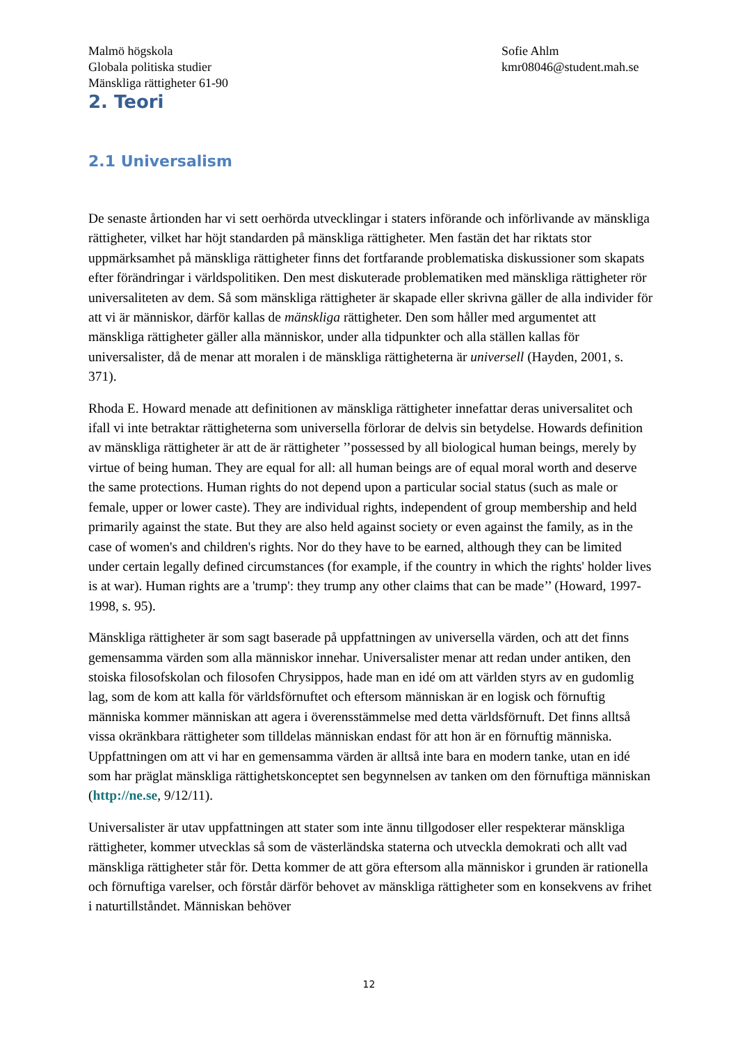Malmö högskola
Globala politiska studier
Mänskliga rättigheter 61-90
Sofie Ahlm
kmr08046@student.mah.se
2. Teori
2.1 Universalism
De senaste årtionden har vi sett oerhörda utvecklingar i staters införande och införlivande av mänskliga rättigheter, vilket har höjt standarden på mänskliga rättigheter. Men fastän det har riktats stor uppmärksamhet på mänskliga rättigheter finns det fortfarande problematiska diskussioner som skapats efter förändringar i världspolitiken. Den mest diskuterade problematiken med mänskliga rättigheter rör universaliteten av dem. Så som mänskliga rättigheter är skapade eller skrivna gäller de alla individer för att vi är människor, därför kallas de mänskliga rättigheter. Den som håller med argumentet att mänskliga rättigheter gäller alla människor, under alla tidpunkter och alla ställen kallas för universalister, då de menar att moralen i de mänskliga rättigheterna är universell (Hayden, 2001, s. 371).
Rhoda E. Howard menade att definitionen av mänskliga rättigheter innefattar deras universalitet och ifall vi inte betraktar rättigheterna som universella förlorar de delvis sin betydelse. Howards definition av mänskliga rättigheter är att de är rättigheter ’’possessed by all biological human beings, merely by virtue of being human. They are equal for all: all human beings are of equal moral worth and deserve the same protections. Human rights do not depend upon a particular social status (such as male or female, upper or lower caste). They are individual rights, independent of group membership and held primarily against the state. But they are also held against society or even against the family, as in the case of women's and children's rights. Nor do they have to be earned, although they can be limited under certain legally defined circumstances (for example, if the country in which the rights' holder lives is at war). Human rights are a 'trump': they trump any other claims that can be made’’ (Howard, 1997-1998, s. 95).
Mänskliga rättigheter är som sagt baserade på uppfattningen av universella värden, och att det finns gemensamma värden som alla människor innehar. Universalister menar att redan under antiken, den stoiska filosofskolan och filosofen Chrysippos, hade man en idé om att världen styrs av en gudomlig lag, som de kom att kalla för världsförnuftet och eftersom människan är en logisk och förnuftig människa kommer människan att agera i överensstämmelse med detta världsförnuft. Det finns alltså vissa okränkbara rättigheter som tilldelas människan endast för att hon är en förnuftig människa. Uppfattningen om att vi har en gemensamma värden är alltså inte bara en modern tanke, utan en idé som har präglat mänskliga rättighetskonceptet sen begynnelsen av tanken om den förnuftiga människan (http://ne.se, 9/12/11).
Universalister är utav uppfattningen att stater som inte ännu tillgodoser eller respekterar mänskliga rättigheter, kommer utvecklas så som de västerländska staterna och utveckla demokrati och allt vad mänskliga rättigheter står för. Detta kommer de att göra eftersom alla människor i grunden är rationella och förnuftiga varelser, och förstår därför behovet av mänskliga rättigheter som en konsekvens av frihet i naturtillståndet. Människan behöver
12